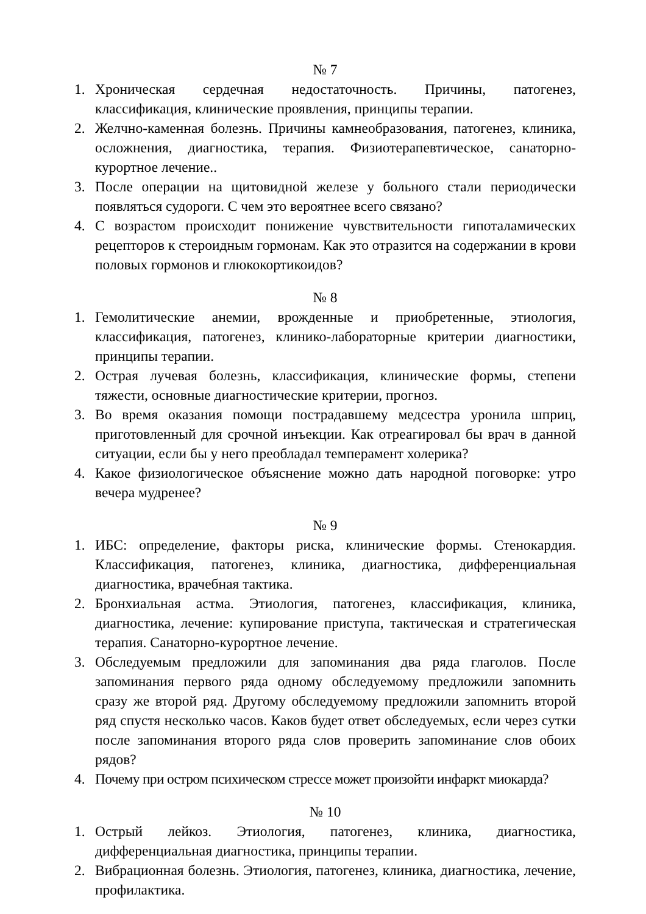№ 7
1. Хроническая сердечная недостаточность. Причины, патогенез, классификация, клинические проявления, принципы терапии.
2. Желчно-каменная болезнь. Причины камнеобразования, патогенез, клиника, осложнения, диагностика, терапия. Физиотерапевтическое, санаторно-курортное лечение..
3. После операции на щитовидной железе у больного стали периодически появляться судороги. С чем это вероятнее всего связано?
4. С возрастом происходит понижение чувствительности гипоталамических рецепторов к стероидным гормонам. Как это отразится на содержании в крови половых гормонов и глюкокортикоидов?
№ 8
1. Гемолитические анемии, врожденные и приобретенные, этиология, классификация, патогенез, клинико-лабораторные критерии диагностики, принципы терапии.
2. Острая лучевая болезнь, классификация, клинические формы, степени тяжести, основные диагностические критерии, прогноз.
3. Во время оказания помощи пострадавшему медсестра уронила шприц, приготовленный для срочной инъекции. Как отреагировал бы врач в данной ситуации, если бы у него преобладал темперамент холерика?
4. Какое физиологическое объяснение можно дать народной поговорке: утро вечера мудренее?
№ 9
1. ИБС: определение, факторы риска, клинические формы. Стенокардия. Классификация, патогенез, клиника, диагностика, дифференциальная диагностика, врачебная тактика.
2. Бронхиальная астма. Этиология, патогенез, классификация, клиника, диагностика, лечение: купирование приступа, тактическая и стратегическая терапия. Санаторно-курортное лечение.
3. Обследуемым предложили для запоминания два ряда глаголов. После запоминания первого ряда одному обследуемому предложили запомнить сразу же второй ряд. Другому обследуемому предложили запомнить второй ряд спустя несколько часов. Каков будет ответ обследуемых, если через сутки после запоминания второго ряда слов проверить запоминание слов обоих рядов?
4. Почему при остром психическом стрессе может произойти инфаркт миокарда?
№ 10
1. Острый лейкоз. Этиология, патогенез, клиника, диагностика, дифференциальная диагностика, принципы терапии.
2. Вибрационная болезнь. Этиология, патогенез, клиника, диагностика, лечение, профилактика.